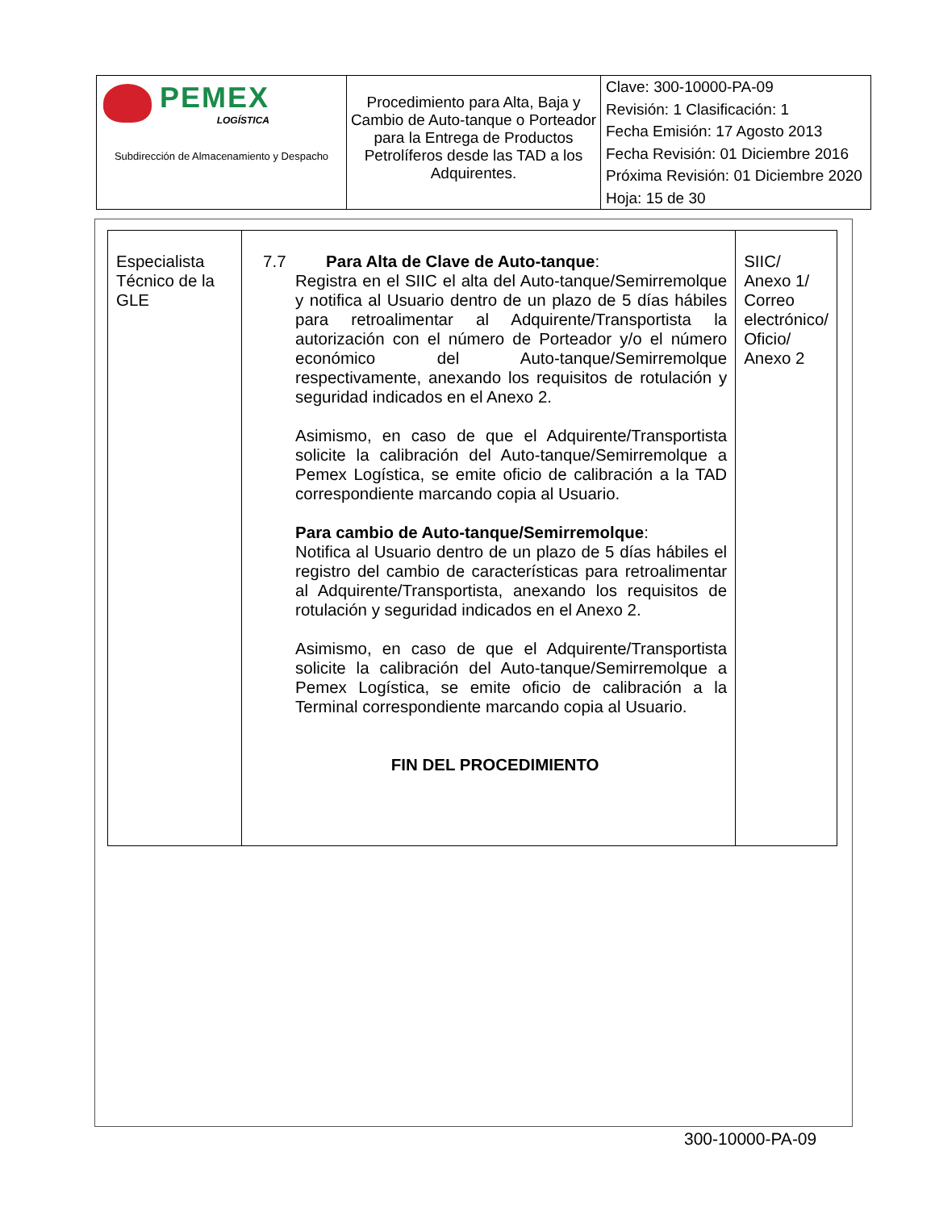| PEMEX LOGÍSTICA Subdirección de Almacenamiento y Despacho | Procedimiento para Alta, Baja y Cambio de Auto-tanque o Porteador para la Entrega de Productos Petrolíferos desde las TAD a los Adquirentes. | Clave: 300-10000-PA-09 Revisión: 1 Clasificación: 1 Fecha Emisión: 17 Agosto 2013 Fecha Revisión: 01 Diciembre 2016 Próxima Revisión: 01 Diciembre 2020 Hoja: 15 de 30 |
| Especialista Técnico de la GLE | 7.7 Para Alta de Clave de Auto-tanque : Registra en el SIIC el alta del Auto-tanque/Semirremolque y notifica al Usuario dentro de un plazo de 5 días hábiles para retroalimentar al Adquirente/Transportista la autorización con el número de Porteador y/o el número económico del Auto-tanque/Semirremolque respectivamente, anexando los requisitos de rotulación y seguridad indicados en el Anexo 2. Asimismo, en caso de que el Adquirente/Transportista solicite la calibración del Auto-tanque/Semirremolque a Pemex Logística, se emite oficio de calibración a la TAD correspondiente marcando copia al Usuario. Para cambio de Auto-tanque/Semirremolque : Notifica al Usuario dentro de un plazo de 5 días hábiles el registro del cambio de características para retroalimentar al Adquirente/Transportista, anexando los requisitos de rotulación y seguridad indicados en el Anexo 2. Asimismo, en caso de que el Adquirente/Transportista solicite la calibración del Auto-tanque/Semirremolque a Pemex Logística, se emite oficio de calibración a la Terminal correspondiente marcando copia al Usuario. FIN DEL PROCEDIMIENTO | SIIC/ Anexo 1/ Correo electrónico/ Oficio/ Anexo 2 |
300-10000-PA-09